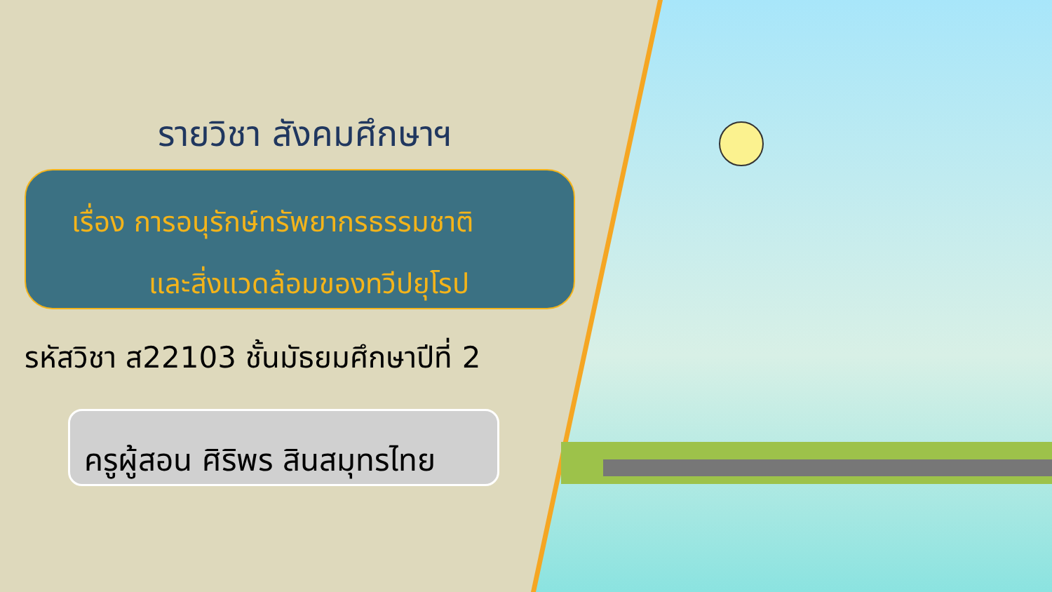รายวิชา สังคมศึกษาฯ
เรื่อง การอนุรักษ์ทรัพยากรธรรมชาติ
และสิ่งแวดล้อมของทวีปยุโรป
รหัสวิชา ส22103 ชั้นมัธยมศึกษาปีที่ 2
ครูผู้สอน ศิริพร สินสมุทรไทย